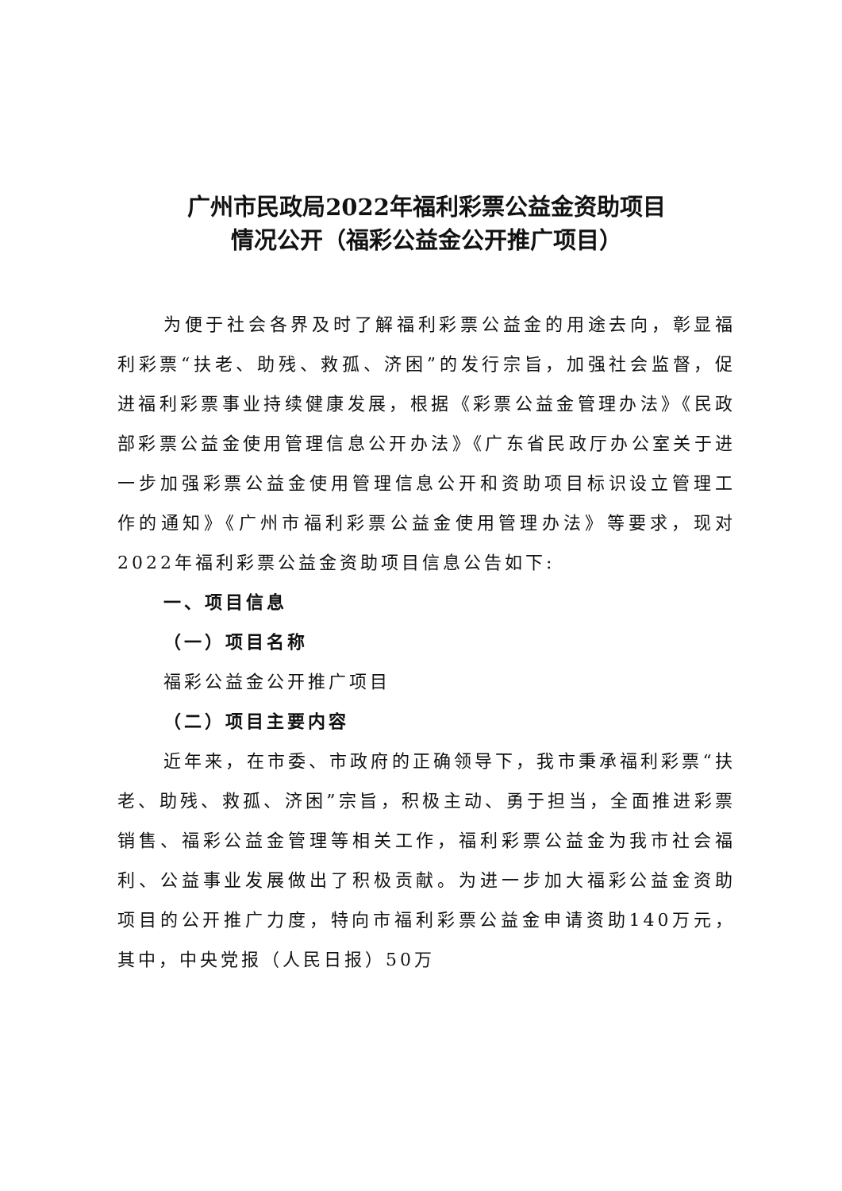广州市民政局2022年福利彩票公益金资助项目
情况公开（福彩公益金公开推广项目）
为便于社会各界及时了解福利彩票公益金的用途去向，彰显福利彩票“扶老、助残、救孤、济困”的发行宗旨，加强社会监督，促进福利彩票事业持续健康发展，根据《彩票公益金管理办法》《民政部彩票公益金使用管理信息公开办法》《广东省民政厅办公室关于进一步加强彩票公益金使用管理信息公开和资助项目标识设立管理工作的通知》《广州市福利彩票公益金使用管理办法》等要求，现对2022年福利彩票公益金资助项目信息公告如下:
一、项目信息
（一）项目名称
福彩公益金公开推广项目
（二）项目主要内容
近年来，在市委、市政府的正确领导下，我市秉承福利彩票“扶老、助残、救孤、济困”宗旨，积极主动、勇于担当，全面推进彩票销售、福彩公益金管理等相关工作，福利彩票公益金为我市社会福利、公益事业发展做出了积极贡献。为进一步加大福彩公益金资助项目的公开推广力度，特向市福利彩票公益金申请资助140万元，其中，中央党报（人民日报）50万